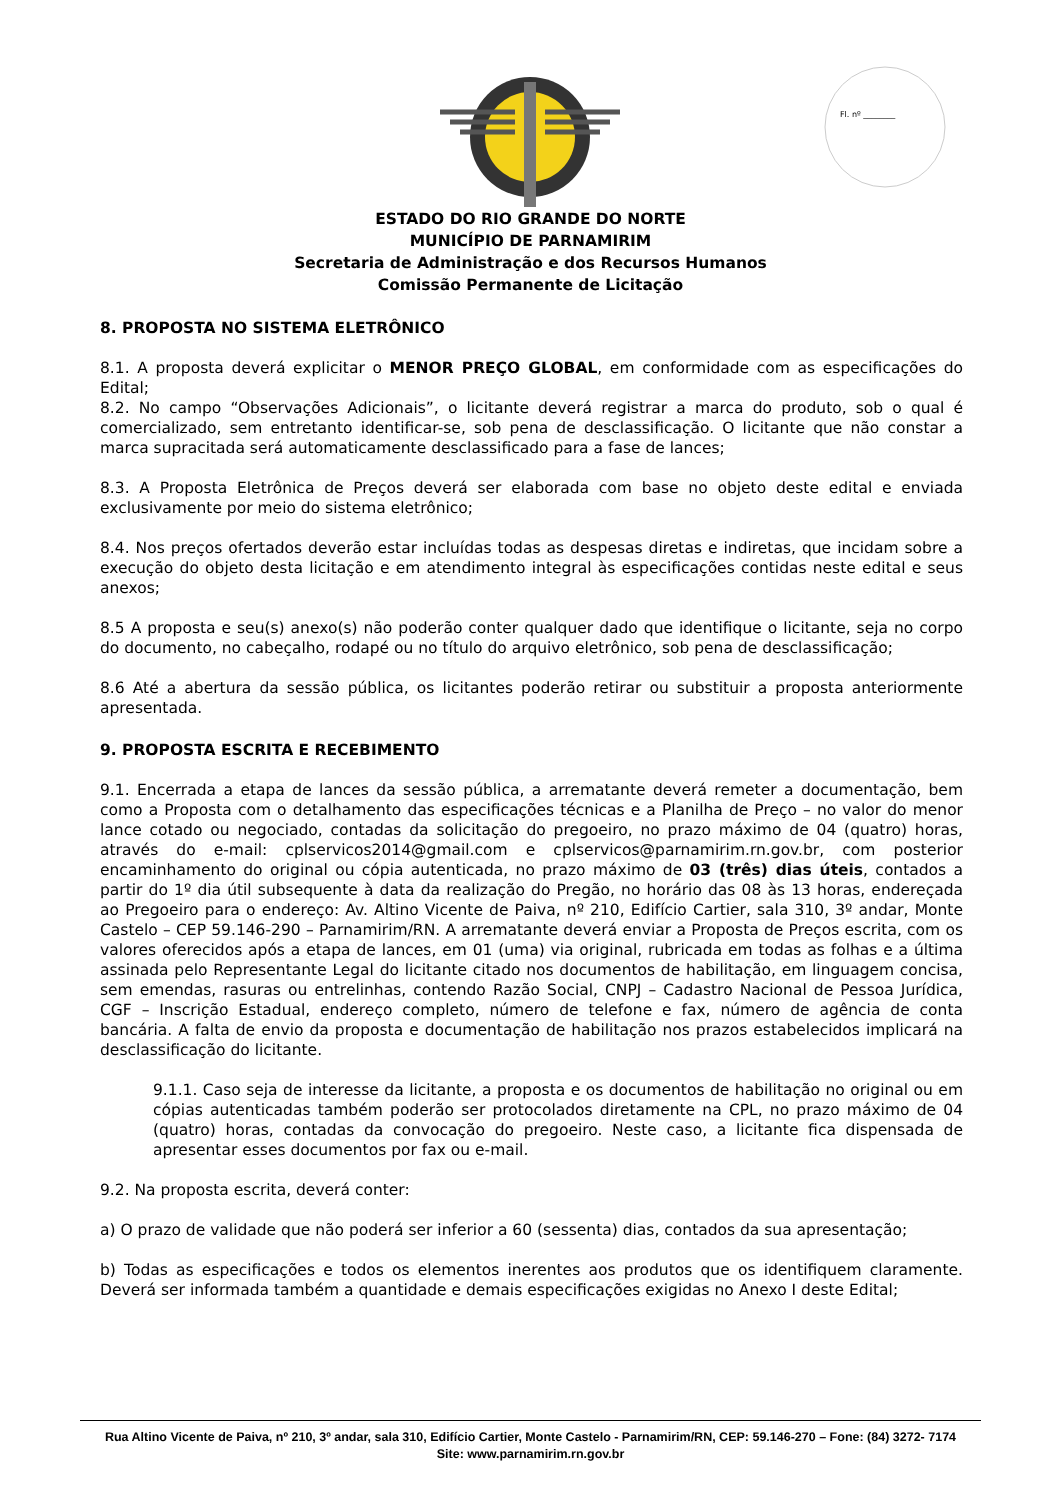Fl. nº ________
ESTADO DO RIO GRANDE DO NORTE
MUNICÍPIO DE PARNAMIRIM
Secretaria de Administração e dos Recursos Humanos
Comissão Permanente de Licitação
8. PROPOSTA NO SISTEMA ELETRÔNICO
8.1. A proposta deverá explicitar o MENOR PREÇO GLOBAL, em conformidade com as especificações do Edital;
8.2. No campo “Observações Adicionais”, o licitante deverá registrar a marca do produto, sob o qual é comercializado, sem entretanto identificar-se, sob pena de desclassificação. O licitante que não constar a marca supracitada será automaticamente desclassificado para a fase de lances;
8.3. A Proposta Eletrônica de Preços deverá ser elaborada com base no objeto deste edital e enviada exclusivamente por meio do sistema eletrônico;
8.4. Nos preços ofertados deverão estar incluídas todas as despesas diretas e indiretas, que incidam sobre a execução do objeto desta licitação e em atendimento integral às especificações contidas neste edital e seus anexos;
8.5 A proposta e seu(s) anexo(s) não poderão conter qualquer dado que identifique o licitante, seja no corpo do documento, no cabeçalho, rodapé ou no título do arquivo eletrônico, sob pena de desclassificação;
8.6 Até a abertura da sessão pública, os licitantes poderão retirar ou substituir a proposta anteriormente apresentada.
9. PROPOSTA ESCRITA E RECEBIMENTO
9.1. Encerrada a etapa de lances da sessão pública, a arrematante deverá remeter a documentação, bem como a Proposta com o detalhamento das especificações técnicas e a Planilha de Preço – no valor do menor lance cotado ou negociado, contadas da solicitação do pregoeiro, no prazo máximo de 04 (quatro) horas, através do e-mail: cplservicos2014@gmail.com e cplservicos@parnamirim.rn.gov.br, com posterior encaminhamento do original ou cópia autenticada, no prazo máximo de 03 (três) dias úteis, contados a partir do 1º dia útil subsequente à data da realização do Pregão, no horário das 08 às 13 horas, endereçada ao Pregoeiro para o endereço: Av. Altino Vicente de Paiva, nº 210, Edifício Cartier, sala 310, 3º andar, Monte Castelo – CEP 59.146-290 – Parnamirim/RN. A arrematante deverá enviar a Proposta de Preços escrita, com os valores oferecidos após a etapa de lances, em 01 (uma) via original, rubricada em todas as folhas e a última assinada pelo Representante Legal do licitante citado nos documentos de habilitação, em linguagem concisa, sem emendas, rasuras ou entrelinhas, contendo Razão Social, CNPJ – Cadastro Nacional de Pessoa Jurídica, CGF – Inscrição Estadual, endereço completo, número de telefone e fax, número de agência de conta bancária. A falta de envio da proposta e documentação de habilitação nos prazos estabelecidos implicará na desclassificação do licitante.
9.1.1. Caso seja de interesse da licitante, a proposta e os documentos de habilitação no original ou em cópias autenticadas também poderão ser protocolados diretamente na CPL, no prazo máximo de 04 (quatro) horas, contadas da convocação do pregoeiro. Neste caso, a licitante fica dispensada de apresentar esses documentos por fax ou e-mail.
9.2. Na proposta escrita, deverá conter:
a) O prazo de validade que não poderá ser inferior a 60 (sessenta) dias, contados da sua apresentação;
b) Todas as especificações e todos os elementos inerentes aos produtos que os identifiquem claramente. Deverá ser informada também a quantidade e demais especificações exigidas no Anexo I deste Edital;
Rua Altino Vicente de Paiva, nº 210, 3º andar, sala 310, Edifício Cartier, Monte Castelo - Parnamirim/RN, CEP: 59.146-270 – Fone: (84) 3272- 7174
Site: www.parnamirim.rn.gov.br